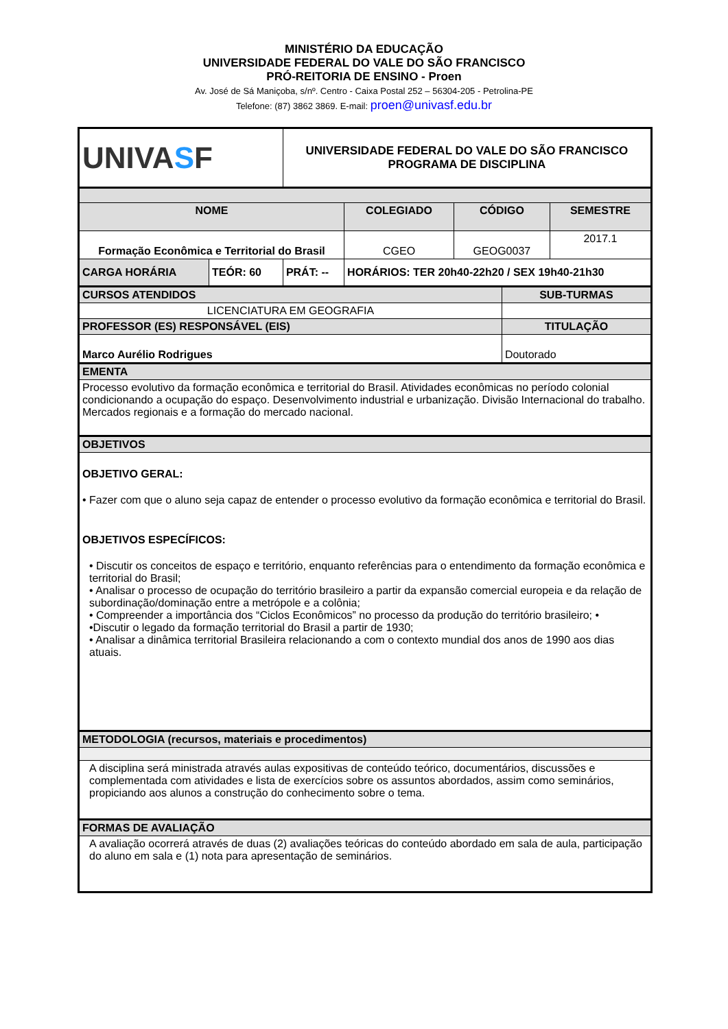MINISTÉRIO DA EDUCAÇÃO
UNIVERSIDADE FEDERAL DO VALE DO SÃO FRANCISCO
PRÓ-REITORIA DE ENSINO - Proen
Av. José de Sá Maniçoba, s/nº. Centro - Caixa Postal 252 – 56304-205 - Petrolina-PE
Telefone: (87) 3862 3869. E-mail: proen@univasf.edu.br
| UNIVA S F | | UNIVERSIDADE FEDERAL DO VALE DO SÃO FRANCISCO PROGRAMA DE DISCIPLINA | | | | | |
| NOME | | | | COLEGIADO | CÓDIGO | | SEMESTRE |
| Formação Econômica e Territorial do Brasil | | | | CGEO | GEOG0037 | | 2017.1 |
| CARGA HORÁRIA | TEÓR: 60 | PRÁT: -- | HORÁRIOS: TER 20h40-22h20 / SEX 19h40-21h30 | | | | |
| CURSOS ATENDIDOS | | | | | | SUB-TURMAS | |
| LICENCIATURA EM GEOGRAFIA | | | | | | | |
| PROFESSOR (ES) RESPONSÁVEL (EIS) | | | | | | TITULAÇÃO | |
| Marco Aurélio Rodrigues | | | | | | Doutorado | |
| EMENTA | | | | | | | |
| Processo evolutivo da formação econômica e territorial do Brasil. Atividades econômicas no período colonial condicionando a ocupação do espaço. Desenvolvimento industrial e urbanização. Divisão Internacional do trabalho. Mercados regionais e a formação do mercado nacional. | | | | | | | |
| OBJETIVOS | | | | | | | |
| OBJETIVO GERAL: • Fazer com que o aluno seja capaz de entender o processo evolutivo da formação econômica e territorial do Brasil. OBJETIVOS ESPECÍFICOS: • Discutir os conceitos de espaço e território, enquanto referências para o entendimento da formação econômica e territorial do Brasil; • Analisar o processo de ocupação do território brasileiro a partir da expansão comercial europeia e da relação de subordinação/dominação entre a metrópole e a colônia; • Compreender a importância dos “Ciclos Econômicos” no processo da produção do território brasileiro; • •Discutir o legado da formação territorial do Brasil a partir de 1930; • Analisar a dinâmica territorial Brasileira relacionando a com o contexto mundial dos anos de 1990 aos dias atuais. | | | | | | | |
| METODOLOGIA (recursos, materiais e procedimentos) | | | | | | | |
| A disciplina será ministrada através aulas expositivas de conteúdo teórico, documentários, discussões e complementada com atividades e lista de exercícios sobre os assuntos abordados, assim como seminários, propiciando aos alunos a construção do conhecimento sobre o tema. | | | | | | | |
| FORMAS DE AVALIAÇÃO | | | | | | | |
| A avaliação ocorrerá através de duas (2) avaliações teóricas do conteúdo abordado em sala de aula, participação do aluno em sala e (1) nota para apresentação de seminários. | | | | | | | |